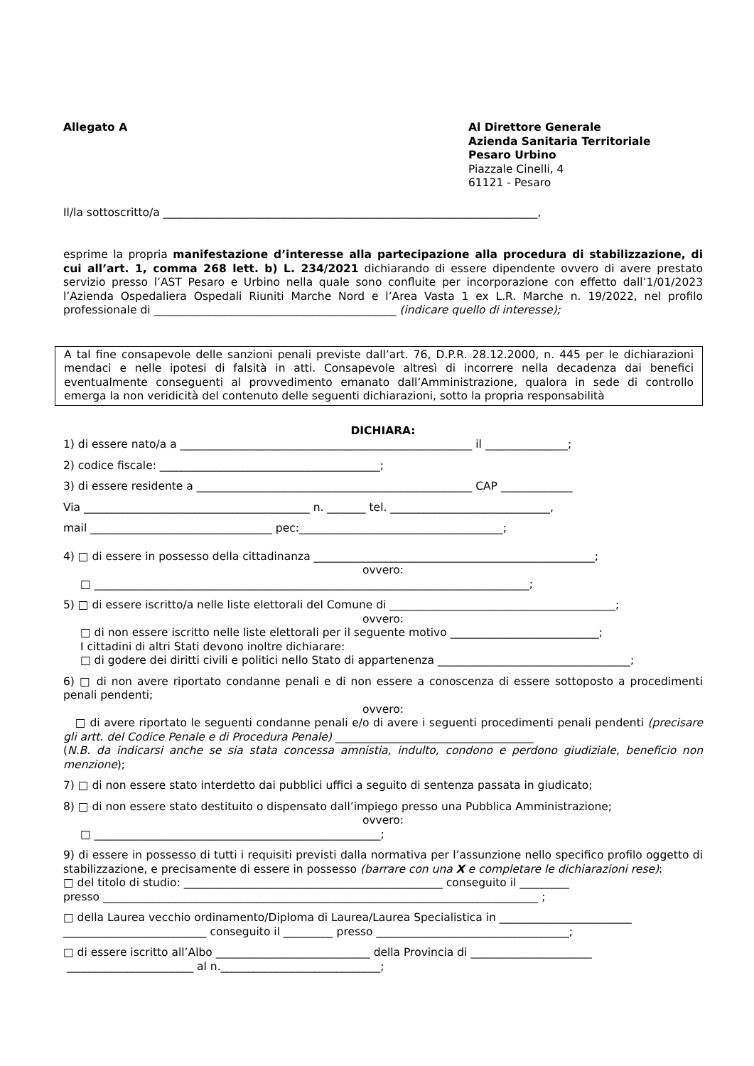Allegato A Al Direttore Generale
Azienda Sanitaria Territoriale
Pesaro Urbino
Piazzale Cinelli, 4
61121 - Pesaro
Il/la sottoscritto/a ____________________________________________________________________,
esprime la propria manifestazione d’interesse alla partecipazione alla procedura di stabilizzazione, di cui all’art. 1, comma 268 lett. b) L. 234/2021 dichiarando di essere dipendente ovvero di avere prestato servizio presso l’AST Pesaro e Urbino nella quale sono confluite per incorporazione con effetto dall’1/01/2023 l’Azienda Ospedaliera Ospedali Riuniti Marche Nord e l’Area Vasta 1 ex L.R. Marche n. 19/2022, nel profilo professionale di ____________________________________________ (indicare quello di interesse);
A tal fine consapevole delle sanzioni penali previste dall’art. 76, D.P.R. 28.12.2000, n. 445 per le dichiarazioni mendaci e nelle ipotesi di falsità in atti. Consapevole altresì di incorrere nella decadenza dai benefici eventualmente conseguenti al provvedimento emanato dall’Amministrazione, qualora in sede di controllo emerga la non veridicità del contenuto delle seguenti dichiarazioni, sotto la propria responsabilità
DICHIARA:
1) di essere nato/a a _____________________________________________________ il _______________;
2) codice fiscale: ________________________________________;
3) di essere residente a __________________________________________________ CAP _____________
Via _________________________________________ n. _______ tel. _____________________________,
mail _________________________________ pec:_____________________________________;
4) □ di essere in possesso della cittadinanza ___________________________________________________;
ovvero:
□ _______________________________________________________________________________;
5) □ di essere iscritto/a nelle liste elettorali del Comune di _________________________________________;
ovvero:
□ di non essere iscritto nelle liste elettorali per il seguente motivo ___________________________;
I cittadini di altri Stati devono inoltre dichiarare:
□ di godere dei diritti civili e politici nello Stato di appartenenza ___________________________________;
6) □ di non avere riportato condanne penali e di non essere a conoscenza di essere sottoposto a procedimenti penali pendenti;
ovvero:
□ di avere riportato le seguenti condanne penali e/o di avere i seguenti procedimenti penali pendenti (precisare gli artt. del Codice Penale e di Procedura Penale) ____________________________________
(N.B. da indicarsi anche se sia stata concessa amnistia, indulto, condono e perdono giudiziale, beneficio non menzione);
7) □ di non essere stato interdetto dai pubblici uffici a seguito di sentenza passata in giudicato;
8) □ di non essere stato destituito o dispensato dall’impiego presso una Pubblica Amministrazione;
ovvero:
□ ____________________________________________________;
9) di essere in possesso di tutti i requisiti previsti dalla normativa per l’assunzione nello specifico profilo oggetto di stabilizzazione, e precisamente di essere in possesso (barrare con una X e completare le dichiarazioni rese):
□ del titolo di studio: _______________________________________________ conseguito il _________
presso _______________________________________________________________________________ ;
□ della Laurea vecchio ordinamento/Diploma di Laurea/Laurea Specialistica in ________________________
__________________________ conseguito il _________ presso ___________________________________;
□ di essere iscritto all’Albo ____________________________ della Provincia di ______________________
_______________________ al n._____________________________;